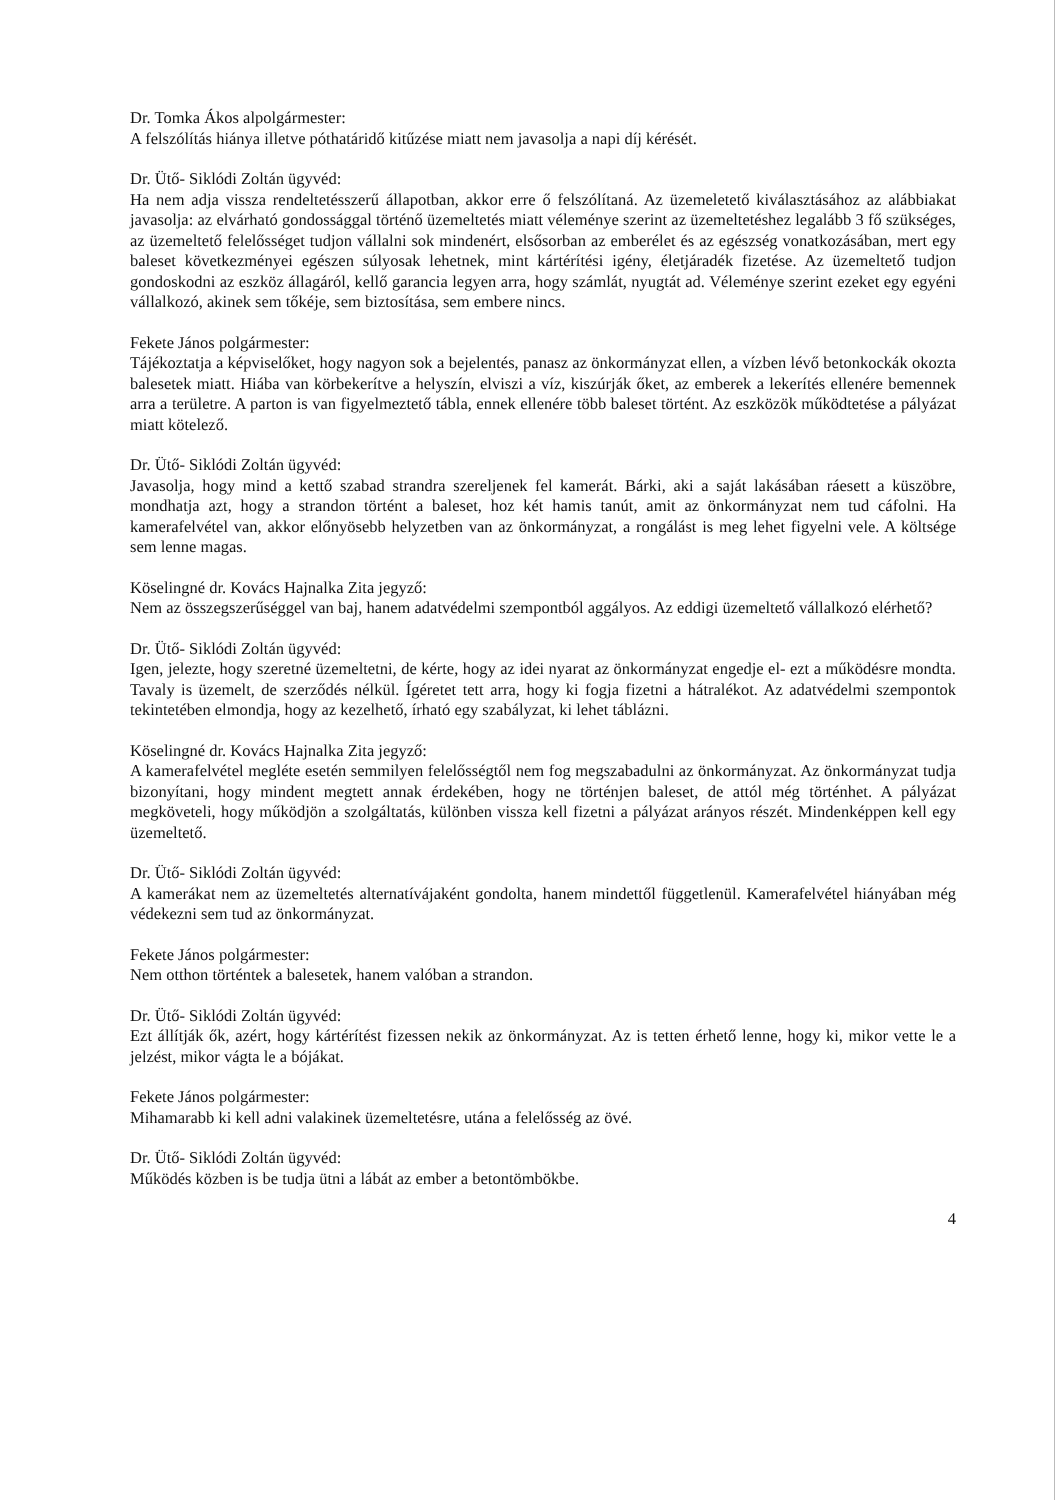Dr. Tomka Ákos alpolgármester:
A felszólítás hiánya illetve póthatáridő kitűzése miatt nem javasolja a napi díj kérését.
Dr. Ütő- Siklódi Zoltán ügyvéd:
Ha nem adja vissza rendeltetésszerű állapotban, akkor erre ő felszólítaná. Az üzemeletető kiválasztásához az alábbiakat javasolja: az elvárható gondossággal történő üzemeltetés miatt véleménye szerint az üzemeltetéshez legalább 3 fő szükséges, az üzemeltető felelősséget tudjon vállalni sok mindenért, elsősorban az emberélet és az egészség vonatkozásában, mert egy baleset következményei egészen súlyosak lehetnek, mint kártérítési igény, életjáradék fizetése. Az üzemeltető tudjon gondoskodni az eszköz állagáról, kellő garancia legyen arra, hogy számlát, nyugtát ad. Véleménye szerint ezeket egy egyéni vállalkozó, akinek sem tőkéje, sem biztosítása, sem embere nincs.
Fekete János polgármester:
Tájékoztatja a képviselőket, hogy nagyon sok a bejelentés, panasz az önkormányzat ellen, a vízben lévő betonkockák okozta balesetek miatt. Hiába van körbekerítve a helyszín, elviszi a víz, kiszúrják őket, az emberek a lekerítés ellenére bemennek arra a területre. A parton is van figyelmeztető tábla, ennek ellenére több baleset történt. Az eszközök működtetése a pályázat miatt kötelező.
Dr. Ütő- Siklódi Zoltán ügyvéd:
Javasolja, hogy mind a kettő szabad strandra szereljenek fel kamerát. Bárki, aki a saját lakásában ráesett a küszöbre, mondhatja azt, hogy a strandon történt a baleset, hoz két hamis tanút, amit az önkormányzat nem tud cáfolni. Ha kamerafelvétel van, akkor előnyösebb helyzetben van az önkormányzat, a rongálást is meg lehet figyelni vele. A költsége sem lenne magas.
Köselingné dr. Kovács Hajnalka Zita jegyző:
Nem az összegszerűséggel van baj, hanem adatvédelmi szempontból aggályos. Az eddigi üzemeltető vállalkozó elérhető?
Dr. Ütő- Siklódi Zoltán ügyvéd:
Igen, jelezte, hogy szeretné üzemeltetni, de kérte, hogy az idei nyarat az önkormányzat engedje el- ezt a működésre mondta. Tavaly is üzemelt, de szerződés nélkül. Ígéretet tett arra, hogy ki fogja fizetni a hátralékot. Az adatvédelmi szempontok tekintetében elmondja, hogy az kezelhető, írható egy szabályzat, ki lehet táblázni.
Köselingné dr. Kovács Hajnalka Zita jegyző:
A kamerafelvétel megléte esetén semmilyen felelősségtől nem fog megszabadulni az önkormányzat. Az önkormányzat tudja bizonyítani, hogy mindent megtett annak érdekében, hogy ne történjen baleset, de attól még történhet. A pályázat megköveteli, hogy működjön a szolgáltatás, különben vissza kell fizetni a pályázat arányos részét. Mindenképpen kell egy üzemeltető.
Dr. Ütő- Siklódi Zoltán ügyvéd:
A kamerákat nem az üzemeltetés alternatívájaként gondolta, hanem mindettől függetlenül. Kamerafelvétel hiányában még védekezni sem tud az önkormányzat.
Fekete János polgármester:
Nem otthon történtek a balesetek, hanem valóban a strandon.
Dr. Ütő- Siklódi Zoltán ügyvéd:
Ezt állítják ők, azért, hogy kártérítést fizessen nekik az önkormányzat. Az is tetten érhető lenne, hogy ki, mikor vette le a jelzést, mikor vágta le a bójákat.
Fekete János polgármester:
Mihamarabb ki kell adni valakinek üzemeltetésre, utána a felelősség az övé.
Dr. Ütő- Siklódi Zoltán ügyvéd:
Működés közben is be tudja ütni a lábát az ember a betontömbökbe.
4